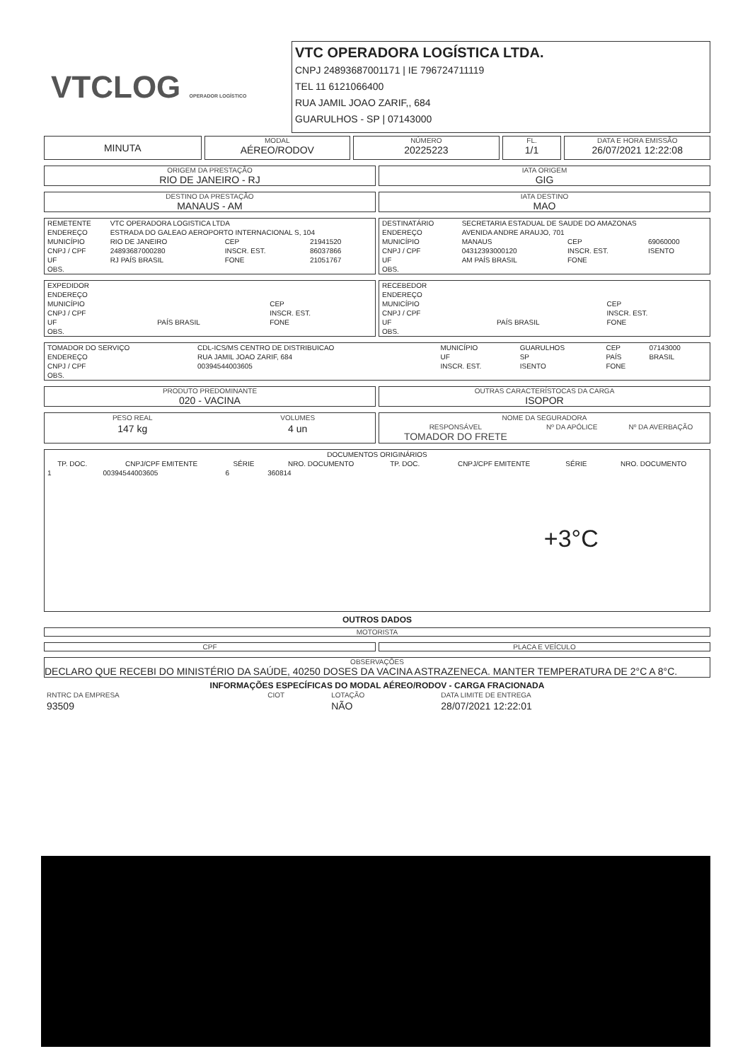VTCLOG OPERADOR LOGÍSTICO
VTC OPERADORA LOGÍSTICA LTDA.
CNPJ 24893687001171 | IE 796724711119
TEL 11 6121066400
RUA JAMIL JOAO ZARIF,, 684
GUARULHOS - SP | 07143000
MINUTA
MODAL
AÉREO/RODOV
NÚMERO
20225223
FL.
1/1
DATA E HORA EMISSÃO
26/07/2021 12:22:08
ORIGEM DA PRESTAÇÃO
RIO DE JANEIRO - RJ
IATA ORIGEM
GIG
DESTINO DA PRESTAÇÃO
MANAUS - AM
IATA DESTINO
MAO
| REMETENTE | VTC OPERADORA LOGISTICA LTDA | | |
| ENDEREÇO | ESTRADA DO GALEAO AEROPORTO INTERNACIONAL S, 104 | | |
| MUNICÍPIO | RIO DE JANEIRO | CEP | 21941520 |
| CNPJ / CPF | 24893687000280 | INSCR. EST. | 86037866 |
| UF | RJ PAÍS BRASIL | FONE | 21051767 |
| OBS. | | | |
| DESTINATÁRIO | SECRETARIA ESTADUAL DE SAUDE DO AMAZONAS | | |
| ENDEREÇO | AVENIDA ANDRE ARAUJO, 701 | | |
| MUNICÍPIO | MANAUS | CEP | 69060000 |
| CNPJ / CPF | 04312393000120 | INSCR. EST. | ISENTO |
| UF | AM PAÍS BRASIL | FONE | |
| OBS. | | | |
| EXPEDIDOR | | |
| ENDEREÇO | | |
| MUNICÍPIO | | CEP |
| CNPJ / CPF | | INSCR. EST. |
| UF | PAÍS BRASIL | FONE |
| OBS. | | |
| RECEBEDOR | | |
| ENDEREÇO | | |
| MUNICÍPIO | | CEP |
| CNPJ / CPF | | INSCR. EST. |
| UF | PAÍS BRASIL | FONE |
| OBS. | | |
| TOMADOR DO SERVIÇO | CDL-ICS/MS CENTRO DE DISTRIBUICAO | MUNICÍPIO | GUARULHOS | CEP | 07143000 |
| ENDEREÇO | RUA JAMIL JOAO ZARIF, 684 | UF | SP | PAÍS | BRASIL |
| CNPJ / CPF | 00394544003605 | INSCR. EST. | ISENTO | FONE | |
| OBS. | | | | | |
PRODUTO PREDOMINANTE
020 - VACINA
OUTRAS CARACTERÍSTOCAS DA CARGA
ISOPOR
| PESO REAL | VOLUMES |
| 147 kg | 4 un |
| NOME DA SEGURADORA | | |
| RESPONSÁVEL TOMADOR DO FRETE | Nº DA APÓLICE | Nº DA AVERBAÇÃO |
| DOCUMENTOS ORIGINÁRIOS | | | | | | | |
| --- | --- | --- | --- | --- | --- | --- | --- |
| TP. DOC. | CNPJ/CPF EMITENTE | SÉRIE | NRO. DOCUMENTO | TP. DOC. | CNPJ/CPF EMITENTE | SÉRIE | NRO. DOCUMENTO |
| 1 | 00394544003605 | 6 | 360814 | | +3°C | | |
OUTROS DADOS
MOTORISTA
CPF PLACA E VEÍCULO
OBSERVAÇÕES
DECLARO QUE RECEBI DO MINISTÉRIO DA SAÚDE, 40250 DOSES DA VACINA ASTRAZENECA. MANTER TEMPERATURA DE 2°C A 8°C.
INFORMAÇÕES ESPECÍFICAS DO MODAL AÉREO/RODOV - CARGA FRACIONADA
| RNTRC DA EMPRESA | CIOT | LOTAÇÃO | DATA LIMITE DE ENTREGA |
| 93509 | | NÃO | 28/07/2021 12:22:01 |